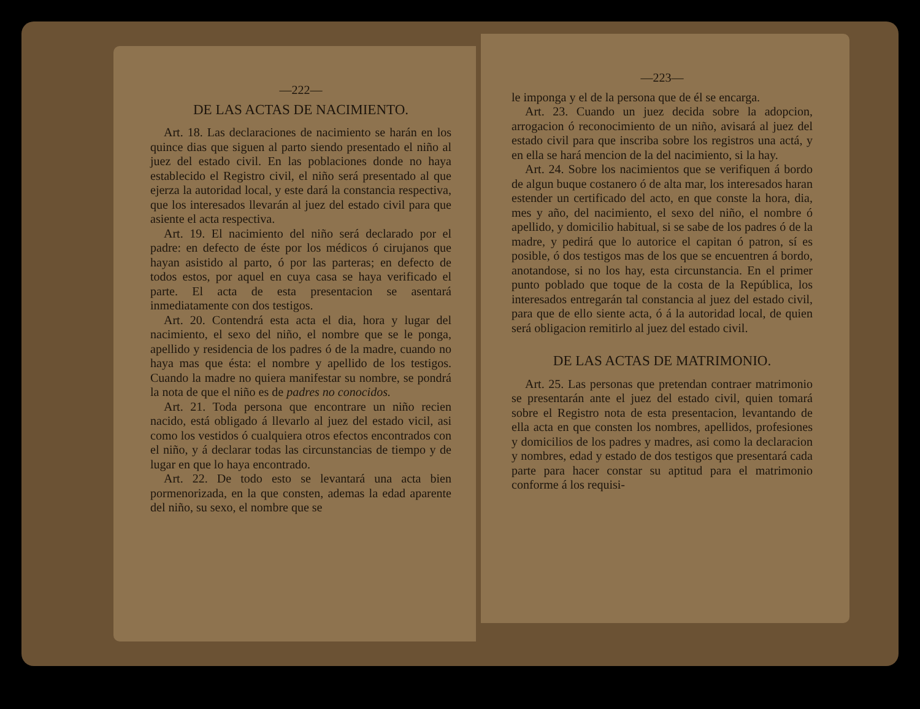—222—
DE LAS ACTAS DE NACIMIENTO.
Art. 18. Las declaraciones de nacimiento se harán en los quince dias que siguen al parto siendo presentado el niño al juez del estado civil. En las poblaciones donde no haya establecido el Registro civil, el niño será presentado al que ejerza la autoridad local, y este dará la constancia respectiva, que los interesados llevarán al juez del estado civil para que asiente el acta respectiva.
Art. 19. El nacimiento del niño será declarado por el padre: en defecto de éste por los médicos ó cirujanos que hayan asistido al parto, ó por las parteras; en defecto de todos estos, por aquel en cuya casa se haya verificado el parte. El acta de esta presentacion se asentará inmediatamente con dos testigos.
Art. 20. Contendrá esta acta el dia, hora y lugar del nacimiento, el sexo del niño, el nombre que se le ponga, apellido y residencia de los padres ó de la madre, cuando no haya mas que ésta: el nombre y apellido de los testigos. Cuando la madre no quiera manifestar su nombre, se pondrá la nota de que el niño es de padres no conocidos.
Art. 21. Toda persona que encontrare un niño recien nacido, está obligado á llevarlo al juez del estado vicil, asi como los vestidos ó cualquiera otros efectos encontrados con el niño, y á declarar todas las circunstancias de tiempo y de lugar en que lo haya encontrado.
Art. 22. De todo esto se levantará una acta bien pormenorizada, en la que consten, ademas la edad aparente del niño, su sexo, el nombre que se
—223—
le imponga y el de la persona que de él se encarga.
Art. 23. Cuando un juez decida sobre la adopcion, arrogacion ó reconocimiento de un niño, avisará al juez del estado civil para que inscriba sobre los registros una actá, y en ella se hará mencion de la del nacimiento, si la hay.
Art. 24. Sobre los nacimientos que se verifiquen á bordo de algun buque costanero ó de alta mar, los interesados haran estender un certificado del acto, en que conste la hora, dia, mes y año, del nacimiento, el sexo del niño, el nombre ó apellido, y domicilio habitual, si se sabe de los padres ó de la madre, y pedirá que lo autorice el capitan ó patron, sí es posible, ó dos testigos mas de los que se encuentren á bordo, anotandose, si no los hay, esta circunstancia. En el primer punto poblado que toque de la costa de la República, los interesados entregarán tal constancia al juez del estado civil, para que de ello siente acta, ó á la autoridad local, de quien será obligacion remitirlo al juez del estado civil.
DE LAS ACTAS DE MATRIMONIO.
Art. 25. Las personas que pretendan contraer matrimonio se presentarán ante el juez del estado civil, quien tomará sobre el Registro nota de esta presentacion, levantando de ella acta en que consten los nombres, apellidos, profesiones y domicilios de los padres y madres, asi como la declaracion y nombres, edad y estado de dos testigos que presentará cada parte para hacer constar su aptitud para el matrimonio conforme á los requisi-